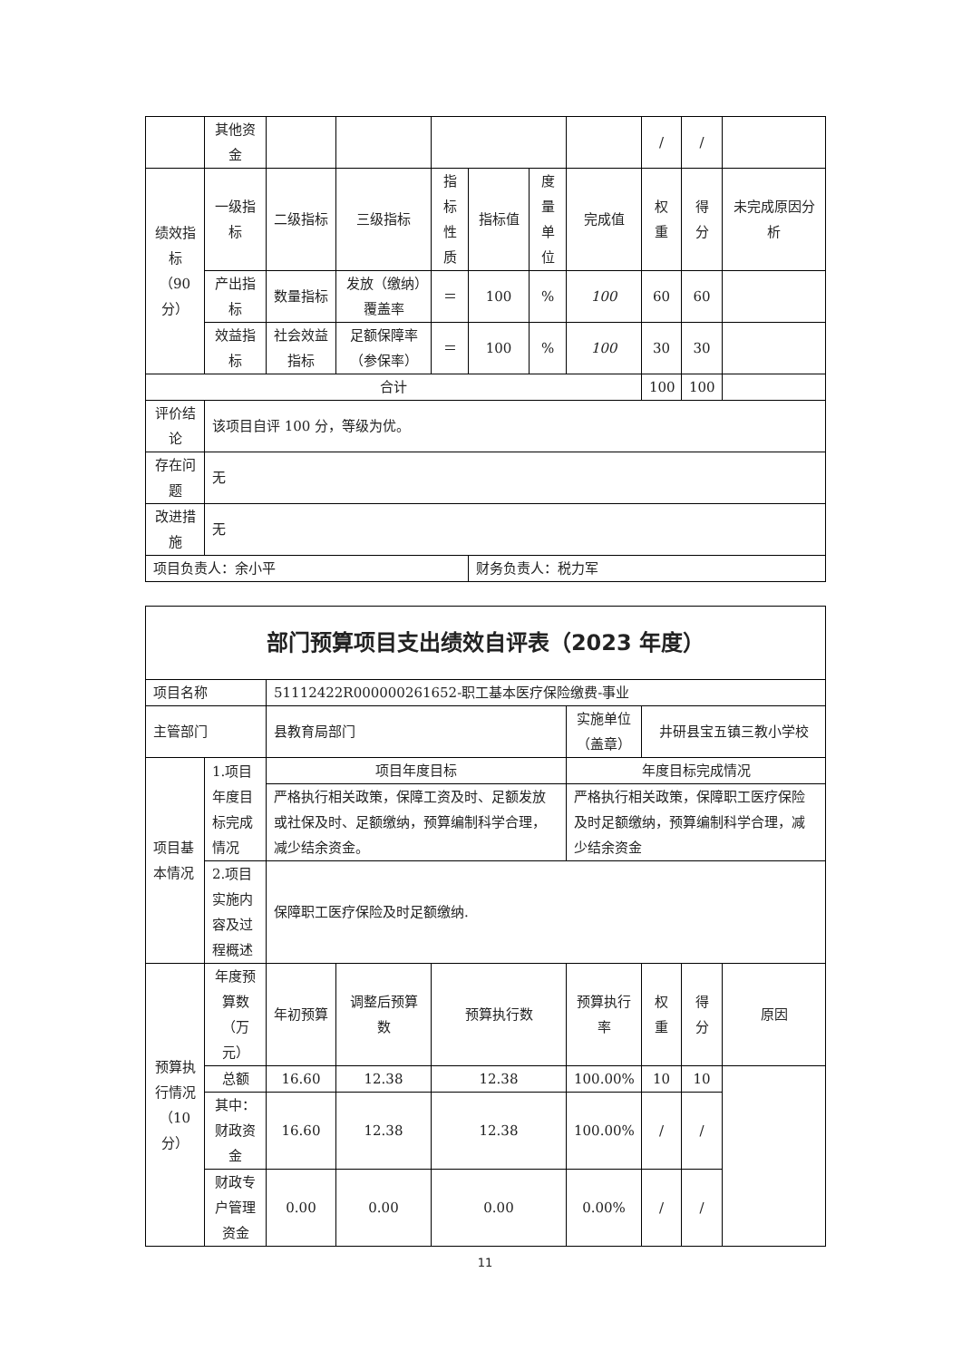| | 其他资金 | | | | | | | / | / | |
| 绩效指标（90分） | 一级指标 | 二级指标 | 三级指标 | 指标性质 | 指标值 | 度量单位 | 完成值 | 权重 | 得分 | 未完成原因分析 |
| | 产出指标 | 数量指标 | 发放（缴纳）覆盖率 | ＝ | 100 | % | 100 | 60 | 60 | |
| | 效益指标 | 社会效益指标 | 足额保障率（参保率） | ＝ | 100 | % | 100 | 30 | 30 | |
| 合计 | | | | | | | | 100 | 100 | |
| 评价结论 | 该项目自评 100 分，等级为优。 | | | | | | | | | |
| 存在问题 | 无 | | | | | | | | | |
| 改进措施 | 无 | | | | | | | | | |
| 项目负责人：余小平 | | | | | 财务负责人：税力军 | | | | | |
| 部门预算项目支出绩效自评表（2023 年度） | | | | | | | | |
| 项目名称 | | 51112422R000000261652-职工基本医疗保险缴费-事业 | | | | | | |
| 主管部门 | | 县教育局部门 | | | 实施单位（盖章） | 井研县宝五镇三教小学校 | | |
| 项目基本情况 | 1.项目年度目标完成情况 | 项目年度目标 | | | 年度目标完成情况 | | | |
| | | 严格执行相关政策，保障工资及时、足额发放或社保及时、足额缴纳，预算编制科学合理，减少结余资金。 | | | 严格执行相关政策，保障职工医疗保险及时足额缴纳，预算编制科学合理，减少结余资金 | | | |
| | 2.项目实施内容及过程概述 | 保障职工医疗保险及时足额缴纳. | | | | | | |
| 预算执行情况（10分） | 年度预算数（万元） | 年初预算 | 调整后预算数 | 预算执行数 | 预算执行率 | 权重 | 得分 | 原因 |
| | 总额 | 16.60 | 12.38 | 12.38 | 100.00% | 10 | 10 | |
| | 其中：财政资金 | 16.60 | 12.38 | 12.38 | 100.00% | / | / | |
| | 财政专户管理资金 | 0.00 | 0.00 | 0.00 | 0.00% | / | / | |
11